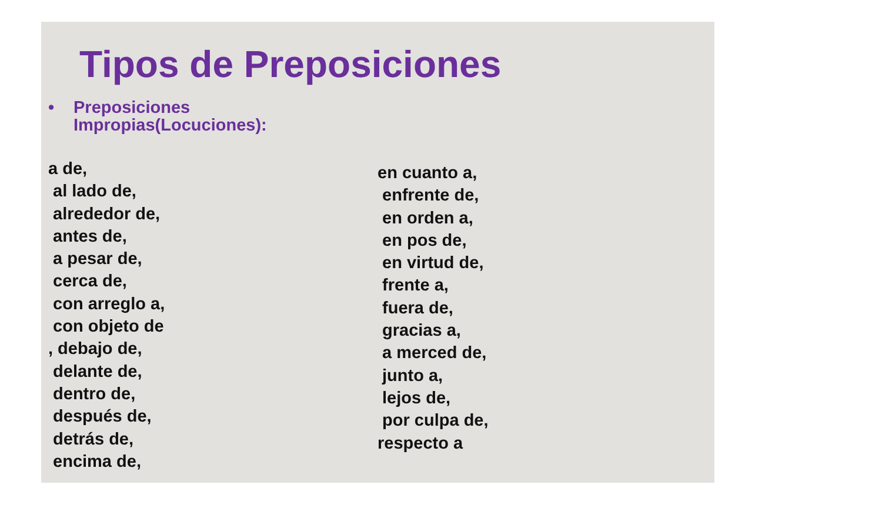Tipos de Preposiciones
• Preposiciones
Impropias(Locuciones):
a de,
al lado de,
alrededor de,
antes de,
a pesar de,
cerca de,
con arreglo a,
con objeto de
, debajo de,
delante de,
dentro de,
después de,
detrás de,
encima de,
en cuanto a,
enfrente de,
en orden a,
en pos de,
en virtud de,
frente a,
fuera de,
gracias a,
a merced de,
junto a,
lejos de,
por culpa de,
respecto a